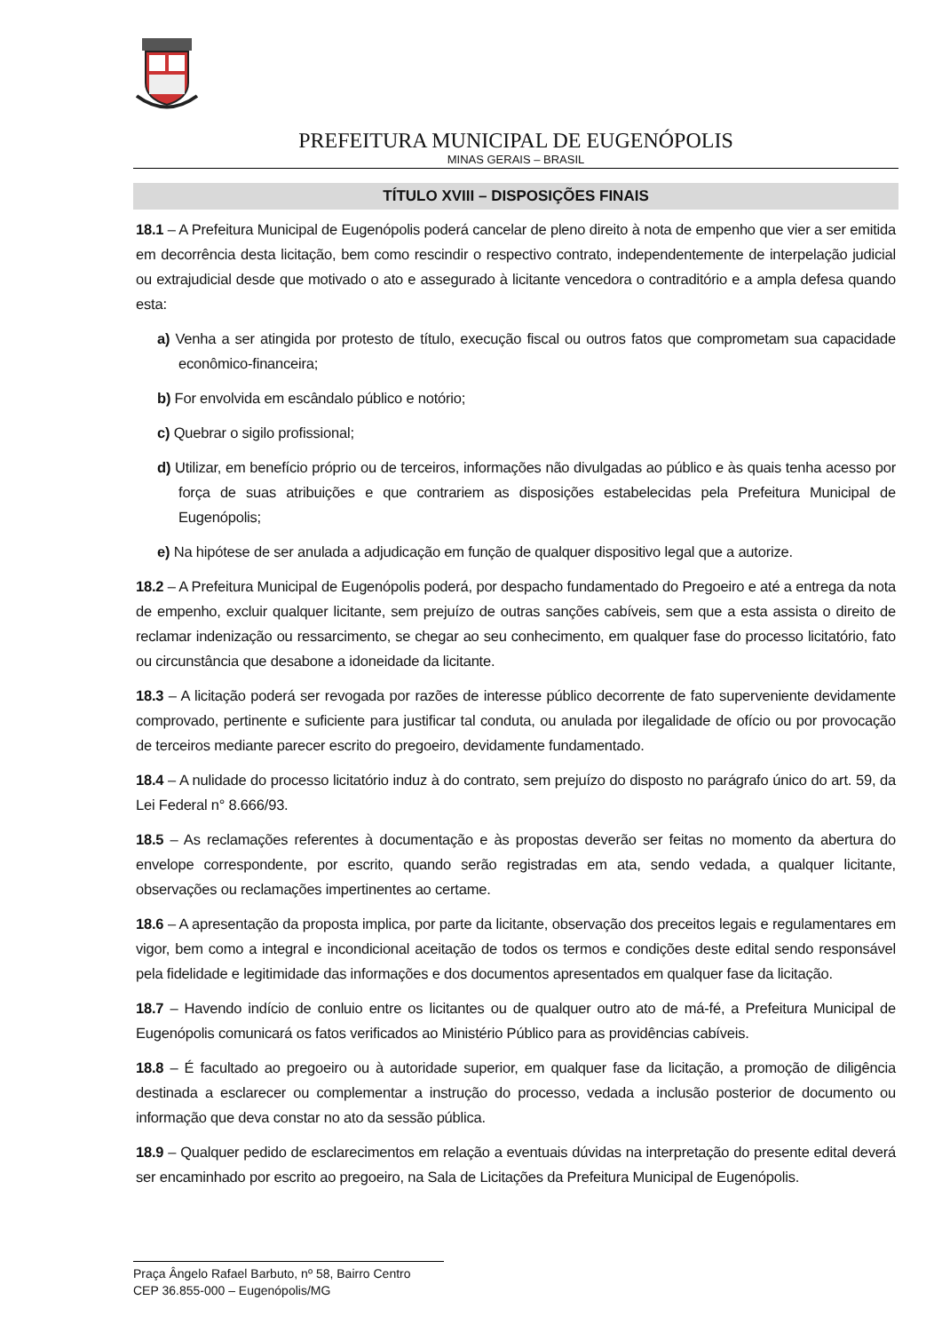PREFEITURA MUNICIPAL DE EUGENÓPOLIS
MINAS GERAIS – BRASIL
TÍTULO XVIII – DISPOSIÇÕES FINAIS
18.1 – A Prefeitura Municipal de Eugenópolis poderá cancelar de pleno direito à nota de empenho que vier a ser emitida em decorrência desta licitação, bem como rescindir o respectivo contrato, independentemente de interpelação judicial ou extrajudicial desde que motivado o ato e assegurado à licitante vencedora o contraditório e a ampla defesa quando esta:
a) Venha a ser atingida por protesto de título, execução fiscal ou outros fatos que comprometam sua capacidade econômico-financeira;
b) For envolvida em escândalo público e notório;
c) Quebrar o sigilo profissional;
d) Utilizar, em benefício próprio ou de terceiros, informações não divulgadas ao público e às quais tenha acesso por força de suas atribuições e que contrariem as disposições estabelecidas pela Prefeitura Municipal de Eugenópolis;
e) Na hipótese de ser anulada a adjudicação em função de qualquer dispositivo legal que a autorize.
18.2 – A Prefeitura Municipal de Eugenópolis poderá, por despacho fundamentado do Pregoeiro e até a entrega da nota de empenho, excluir qualquer licitante, sem prejuízo de outras sanções cabíveis, sem que a esta assista o direito de reclamar indenização ou ressarcimento, se chegar ao seu conhecimento, em qualquer fase do processo licitatório, fato ou circunstância que desabone a idoneidade da licitante.
18.3 – A licitação poderá ser revogada por razões de interesse público decorrente de fato superveniente devidamente comprovado, pertinente e suficiente para justificar tal conduta, ou anulada por ilegalidade de ofício ou por provocação de terceiros mediante parecer escrito do pregoeiro, devidamente fundamentado.
18.4 – A nulidade do processo licitatório induz à do contrato, sem prejuízo do disposto no parágrafo único do art. 59, da Lei Federal n° 8.666/93.
18.5 – As reclamações referentes à documentação e às propostas deverão ser feitas no momento da abertura do envelope correspondente, por escrito, quando serão registradas em ata, sendo vedada, a qualquer licitante, observações ou reclamações impertinentes ao certame.
18.6 – A apresentação da proposta implica, por parte da licitante, observação dos preceitos legais e regulamentares em vigor, bem como a integral e incondicional aceitação de todos os termos e condições deste edital sendo responsável pela fidelidade e legitimidade das informações e dos documentos apresentados em qualquer fase da licitação.
18.7 – Havendo indício de conluio entre os licitantes ou de qualquer outro ato de má-fé, a Prefeitura Municipal de Eugenópolis comunicará os fatos verificados ao Ministério Público para as providências cabíveis.
18.8 – É facultado ao pregoeiro ou à autoridade superior, em qualquer fase da licitação, a promoção de diligência destinada a esclarecer ou complementar a instrução do processo, vedada a inclusão posterior de documento ou informação que deva constar no ato da sessão pública.
18.9 – Qualquer pedido de esclarecimentos em relação a eventuais dúvidas na interpretação do presente edital deverá ser encaminhado por escrito ao pregoeiro, na Sala de Licitações da Prefeitura Municipal de Eugenópolis.
Praça Ângelo Rafael Barbuto, nº 58, Bairro Centro
CEP 36.855-000 – Eugenópolis/MG